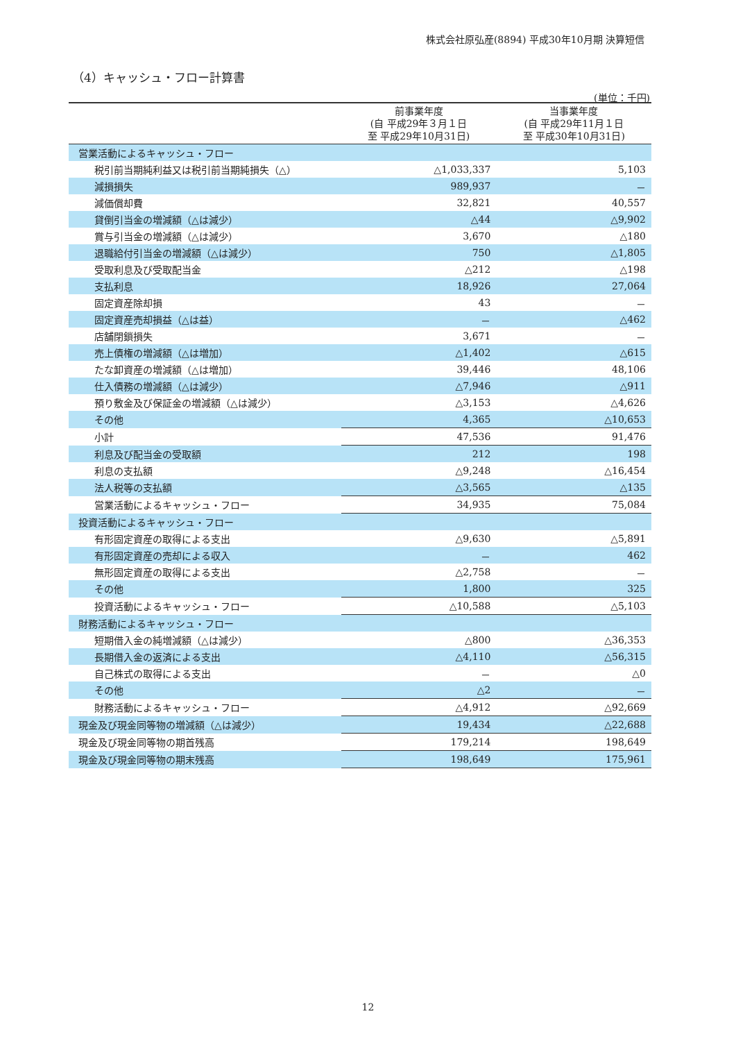株式会社原弘産(8894) 平成30年10月期 決算短信
（4）キャッシュ・フロー計算書
(単位：千円)
| | 前事業年度 (自 平成29年３月１日 至 平成29年10月31日) | 当事業年度 (自 平成29年11月１日 至 平成30年10月31日) |
| --- | --- | --- |
| 営業活動によるキャッシュ・フロー | | |
| 税引前当期純利益又は税引前当期純損失（△） | △1,033,337 | 5,103 |
| 減損損失 | 989,937 | － |
| 減価償却費 | 32,821 | 40,557 |
| 貸倒引当金の増減額（△は減少） | △44 | △9,902 |
| 賞与引当金の増減額（△は減少） | 3,670 | △180 |
| 退職給付引当金の増減額（△は減少） | 750 | △1,805 |
| 受取利息及び受取配当金 | △212 | △198 |
| 支払利息 | 18,926 | 27,064 |
| 固定資産除却損 | 43 | － |
| 固定資産売却損益（△は益） | － | △462 |
| 店舗閉鎖損失 | 3,671 | － |
| 売上債権の増減額（△は増加） | △1,402 | △615 |
| たな卸資産の増減額（△は増加） | 39,446 | 48,106 |
| 仕入債務の増減額（△は減少） | △7,946 | △911 |
| 預り敷金及び保証金の増減額（△は減少） | △3,153 | △4,626 |
| その他 | 4,365 | △10,653 |
| 小計 | 47,536 | 91,476 |
| 利息及び配当金の受取額 | 212 | 198 |
| 利息の支払額 | △9,248 | △16,454 |
| 法人税等の支払額 | △3,565 | △135 |
| 営業活動によるキャッシュ・フロー | 34,935 | 75,084 |
| 投資活動によるキャッシュ・フロー | | |
| 有形固定資産の取得による支出 | △9,630 | △5,891 |
| 有形固定資産の売却による収入 | － | 462 |
| 無形固定資産の取得による支出 | △2,758 | － |
| その他 | 1,800 | 325 |
| 投資活動によるキャッシュ・フロー | △10,588 | △5,103 |
| 財務活動によるキャッシュ・フロー | | |
| 短期借入金の純増減額（△は減少） | △800 | △36,353 |
| 長期借入金の返済による支出 | △4,110 | △56,315 |
| 自己株式の取得による支出 | － | △0 |
| その他 | △2 | － |
| 財務活動によるキャッシュ・フロー | △4,912 | △92,669 |
| 現金及び現金同等物の増減額（△は減少） | 19,434 | △22,688 |
| 現金及び現金同等物の期首残高 | 179,214 | 198,649 |
| 現金及び現金同等物の期末残高 | 198,649 | 175,961 |
12